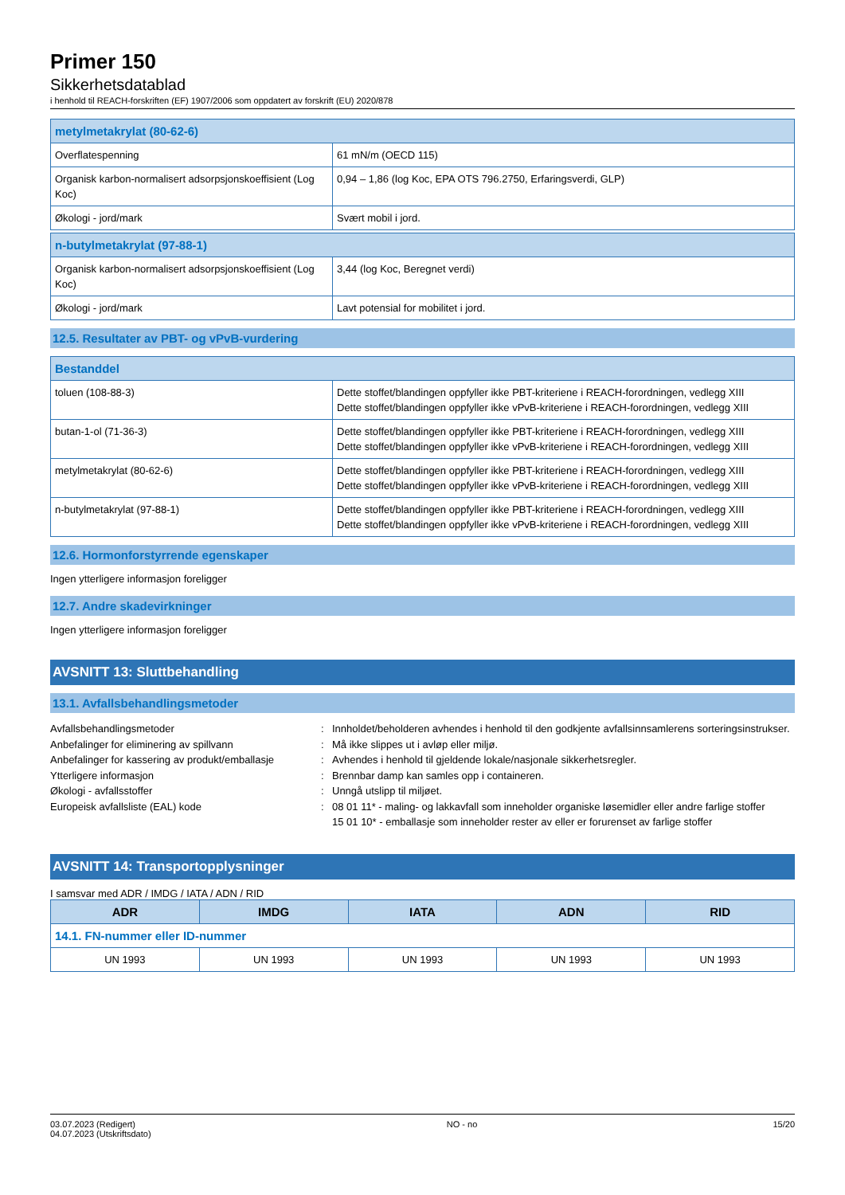Primer 150
Sikkerhetsdatablad
i henhold til REACH-forskriften (EF) 1907/2006 som oppdatert av forskrift (EU) 2020/878
| metylmetakrylat (80-62-6) | |
| Overflatespenning | 61 mN/m (OECD 115) |
| Organisk karbon-normalisert adsorpsjonskoeffisient (Log Koc) | 0,94 – 1,86 (log Koc, EPA OTS 796.2750, Erfaringsverdi, GLP) |
| Økologi - jord/mark | Svært mobil i jord. |
| n-butylmetakrylat (97-88-1) | |
| Organisk karbon-normalisert adsorpsjonskoeffisient (Log Koc) | 3,44 (log Koc, Beregnet verdi) |
| Økologi - jord/mark | Lavt potensial for mobilitet i jord. |
12.5. Resultater av PBT- og vPvB-vurdering
| Bestanddel | |
| toluen (108-88-3) | Dette stoffet/blandingen oppfyller ikke PBT-kriteriene i REACH-forordningen, vedlegg XIII Dette stoffet/blandingen oppfyller ikke vPvB-kriteriene i REACH-forordningen, vedlegg XIII |
| butan-1-ol (71-36-3) | Dette stoffet/blandingen oppfyller ikke PBT-kriteriene i REACH-forordningen, vedlegg XIII Dette stoffet/blandingen oppfyller ikke vPvB-kriteriene i REACH-forordningen, vedlegg XIII |
| metylmetakrylat (80-62-6) | Dette stoffet/blandingen oppfyller ikke PBT-kriteriene i REACH-forordningen, vedlegg XIII Dette stoffet/blandingen oppfyller ikke vPvB-kriteriene i REACH-forordningen, vedlegg XIII |
| n-butylmetakrylat (97-88-1) | Dette stoffet/blandingen oppfyller ikke PBT-kriteriene i REACH-forordningen, vedlegg XIII Dette stoffet/blandingen oppfyller ikke vPvB-kriteriene i REACH-forordningen, vedlegg XIII |
12.6. Hormonforstyrrende egenskaper
Ingen ytterligere informasjon foreligger
12.7. Andre skadevirkninger
Ingen ytterligere informasjon foreligger
AVSNITT 13: Sluttbehandling
13.1. Avfallsbehandlingsmetoder
Avfallsbehandlingsmetoder
:
Innholdet/beholderen avhendes i henhold til den godkjente avfallsinnsamlerens sorteringsinstrukser.
Anbefalinger for eliminering av spillvann
:
Må ikke slippes ut i avløp eller miljø.
Anbefalinger for kassering av produkt/emballasje
:
Avhendes i henhold til gjeldende lokale/nasjonale sikkerhetsregler.
Ytterligere informasjon
:
Brennbar damp kan samles opp i containeren.
Økologi - avfallsstoffer
:
Unngå utslipp til miljøet.
Europeisk avfallsliste (EAL) kode
:
08 01 11* - maling- og lakkavfall som inneholder organiske løsemidler eller andre farlige stoffer
15 01 10* - emballasje som inneholder rester av eller er forurenset av farlige stoffer
AVSNITT 14: Transportopplysninger
I samsvar med ADR / IMDG / IATA / ADN / RID
| ADR | IMDG | IATA | ADN | RID |
| --- | --- | --- | --- | --- |
| 14.1. FN-nummer eller ID-nummer | | | | |
| UN 1993 | UN 1993 | UN 1993 | UN 1993 | UN 1993 |
03.07.2023 (Redigert)
04.07.2023 (Utskriftsdato)
NO - no 15/20